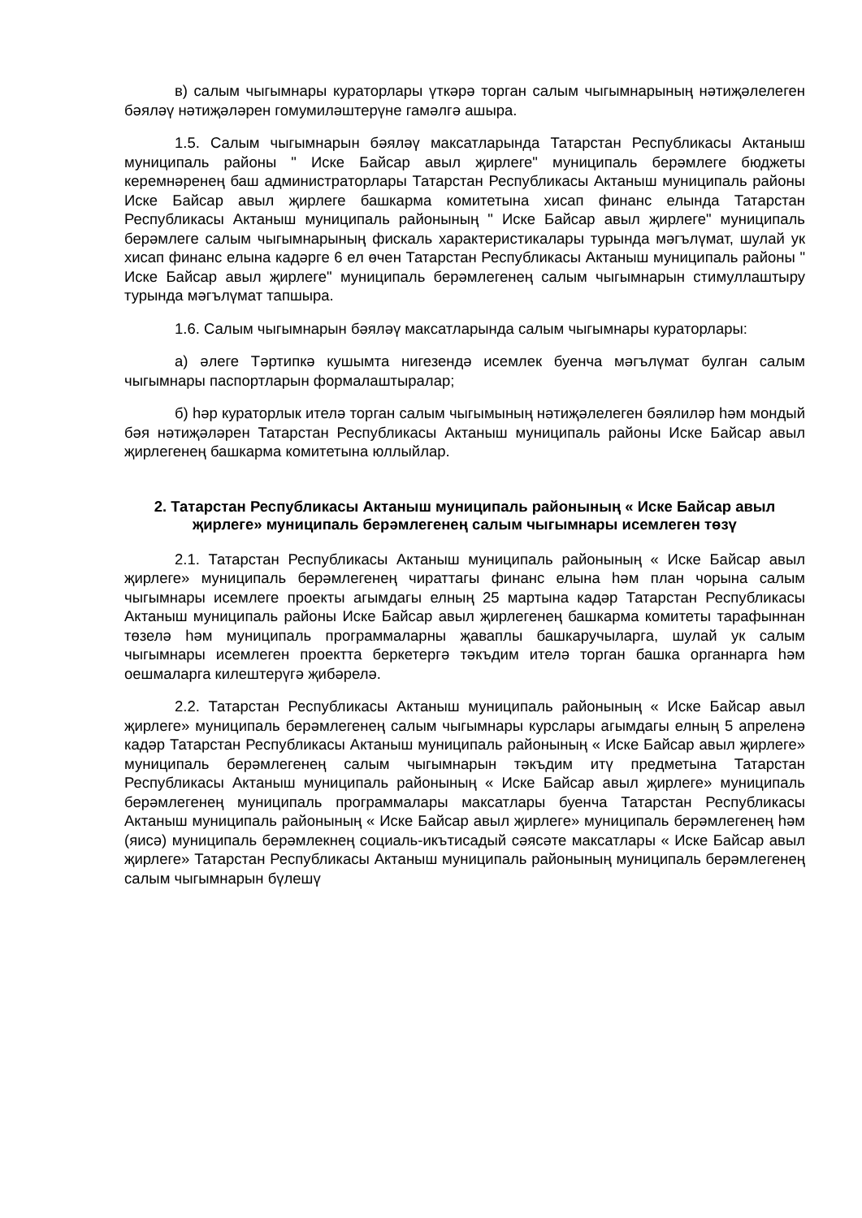в) салым чыгымнары кураторлары үткәрә торган салым чыгымнарының нәтиҗәлелеген бәяләү нәтиҗәләрен гомумиләштерүне гамәлгә ашыра.
1.5. Салым чыгымнарын бәяләү максатларында Татарстан Республикасы Актаныш муниципаль районы " Иске Байсар авыл җирлеге" муниципаль берәмлеге бюджеты керемнәренең баш администраторлары Татарстан Республикасы Актаныш муниципаль районы Иске Байсар авыл җирлеге башкарма комитетына хисап финанс елында Татарстан Республикасы Актаныш муниципаль районының " Иске Байсар авыл җирлеге" муниципаль берәмлеге салым чыгымнарының фискаль характеристикалары турында мәгълүмат, шулай ук хисап финанс елына кадәрге 6 ел өчен Татарстан Республикасы Актаныш муниципаль районы " Иске Байсар авыл җирлеге" муниципаль берәмлегенең салым чыгымнарын стимуллаштыру турында мәгълүмат тапшыра.
1.6. Салым чыгымнарын бәяләү максатларында салым чыгымнары кураторлары:
а) әлеге Тәртипкә кушымта нигезендә исемлек буенча мәгълүмат булган салым чыгымнары паспортларын формалаштыралар;
б) һәр кураторлык ителә торган салым чыгымының нәтиҗәлелеген бәялиләр һәм мондый бәя нәтиҗәләрен Татарстан Республикасы Актаныш муниципаль районы Иске Байсар авыл җирлегенең башкарма комитетына юллыйлар.
2. Татарстан Республикасы Актаныш муниципаль районының « Иске Байсар авыл җирлеге» муниципаль берәмлегенең салым чыгымнары исемлеген төзү
2.1. Татарстан Республикасы Актаныш муниципаль районының « Иске Байсар авыл җирлеге» муниципаль берәмлегенең чираттагы финанс елына һәм план чорына салым чыгымнары исемлеге проекты агымдагы елның 25 мартына кадәр Татарстан Республикасы Актаныш муниципаль районы Иске Байсар авыл җирлегенең башкарма комитеты тарафыннан төзелә һәм муниципаль программаларны җаваплы башкаручыларга, шулай ук салым чыгымнары исемлеген проектта беркетергә тәкъдим ителә торган башка органнарга һәм оешмаларга килештерүгә җибәрелә.
2.2. Татарстан Республикасы Актаныш муниципаль районының « Иске Байсар авыл җирлеге» муниципаль берәмлегенең салым чыгымнары курслары агымдагы елның 5 апреленә кадәр Татарстан Республикасы Актаныш муниципаль районының « Иске Байсар авыл җирлеге» муниципаль берәмлегенең салым чыгымнарын тәкъдим итү предметына Татарстан Республикасы Актаныш муниципаль районының « Иске Байсар авыл җирлеге» муниципаль берәмлегенең муниципаль программалары максатлары буенча Татарстан Республикасы Актаныш муниципаль районының « Иске Байсар авыл җирлеге» муниципаль берәмлегенең һәм (яисә) муниципаль берәмлекнең социаль-икътисадый сәясәте максатлары « Иске Байсар авыл җирлеге» Татарстан Республикасы Актаныш муниципаль районының муниципаль берәмлегенең салым чыгымнарын бүлешү